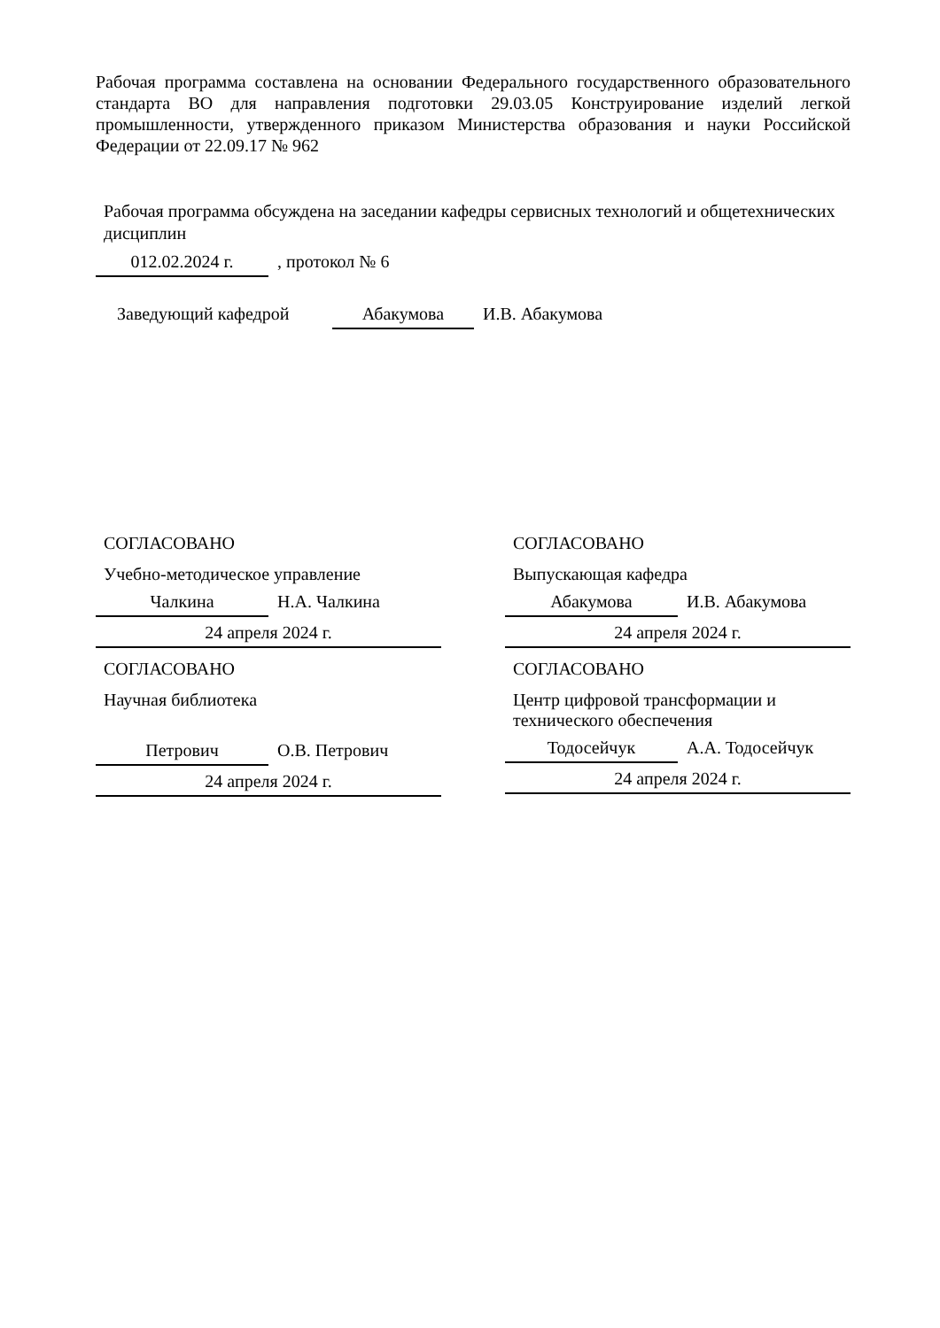Рабочая программа составлена на основании Федерального государственного образовательного стандарта ВО для направления подготовки 29.03.05 Конструирование изделий легкой промышленности, утвержденного приказом Министерства образования и науки Российской Федерации от 22.09.17 № 962
Рабочая программа обсуждена на заседании кафедры сервисных технологий и общетехнических дисциплин
012.02.2024 г.
, протокол № 6
Заведующий кафедрой
Абакумова
И.В. Абакумова
СОГЛАСОВАНО
Учебно-методическое управление
Чалкина
Н.А. Чалкина
24 апреля 2024 г.
СОГЛАСОВАНО
Научная библиотека
Петрович
О.В. Петрович
24 апреля 2024 г.
СОГЛАСОВАНО
Выпускающая кафедра
Абакумова
И.В. Абакумова
24 апреля 2024 г.
СОГЛАСОВАНО
Центр цифровой трансформации и технического обеспечения
Тодосейчук
А.А. Тодосейчук
24 апреля 2024 г.